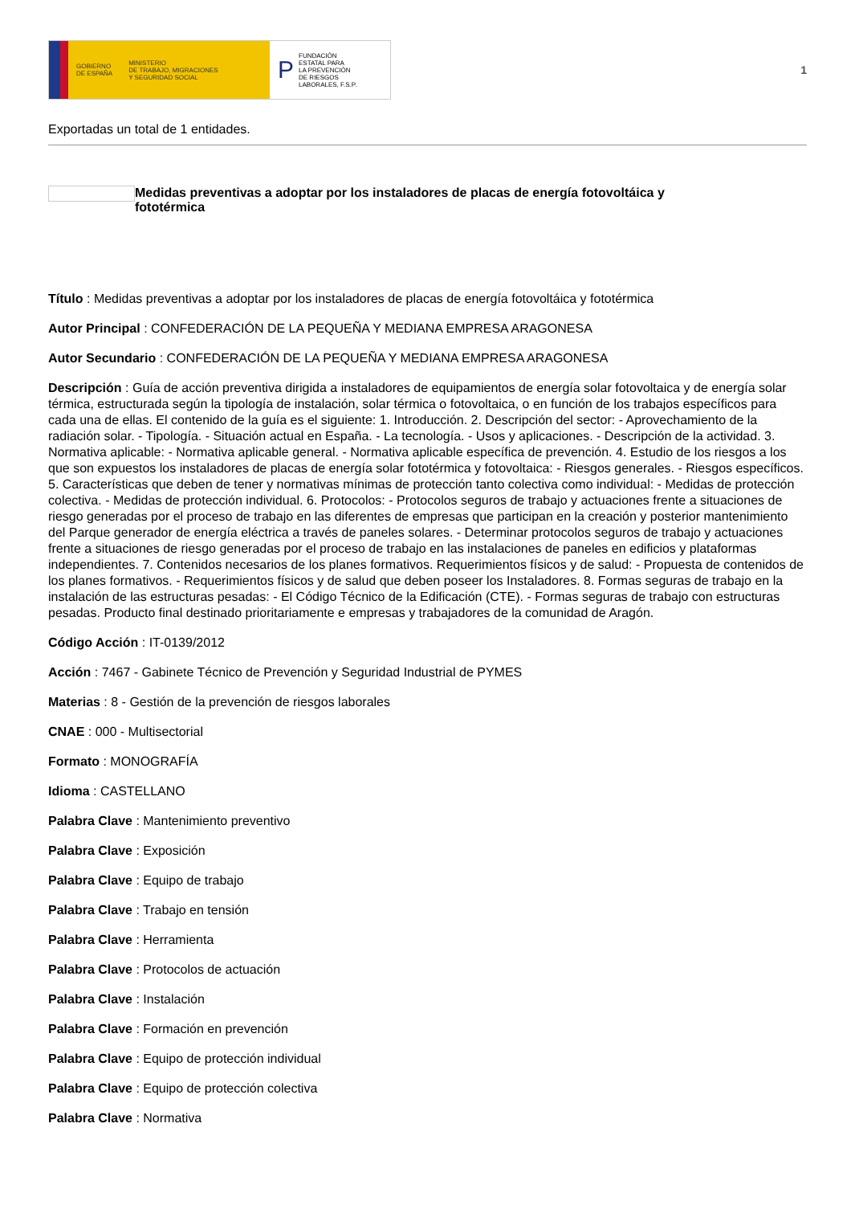GOBIERNO
DE ESPAÑA MINISTERIO
DE TRABAJO, MIGRACIONES
Y SEGURIDAD SOCIAL
P FUNDACIÓN
ESTATAL PARA
LA PREVENCIÓN
DE RIESGOS
LABORALES, F.S.P.
1
Exportadas un total de 1 entidades.
Medidas preventivas a adoptar por los instaladores de placas de energía fotovoltáica y
fototérmica
Título : Medidas preventivas a adoptar por los instaladores de placas de energía fotovoltáica y fototérmica
Autor Principal : CONFEDERACIÓN DE LA PEQUEÑA Y MEDIANA EMPRESA ARAGONESA
Autor Secundario : CONFEDERACIÓN DE LA PEQUEÑA Y MEDIANA EMPRESA ARAGONESA
Descripción : Guía de acción preventiva dirigida a instaladores de equipamientos de energía solar fotovoltaica y de energía solar térmica, estructurada según la tipología de instalación, solar térmica o fotovoltaica, o en función de los trabajos específicos para cada una de ellas. El contenido de la guía es el siguiente: 1. Introducción. 2. Descripción del sector: - Aprovechamiento de la radiación solar. - Tipología. - Situación actual en España. - La tecnología. - Usos y aplicaciones. - Descripción de la actividad. 3. Normativa aplicable: - Normativa aplicable general. - Normativa aplicable específica de prevención. 4. Estudio de los riesgos a los que son expuestos los instaladores de placas de energía solar fototérmica y fotovoltaica: - Riesgos generales. - Riesgos específicos. 5. Características que deben de tener y normativas mínimas de protección tanto colectiva como individual: - Medidas de protección colectiva. - Medidas de protección individual. 6. Protocolos: - Protocolos seguros de trabajo y actuaciones frente a situaciones de riesgo generadas por el proceso de trabajo en las diferentes de empresas que participan en la creación y posterior mantenimiento del Parque generador de energía eléctrica a través de paneles solares. - Determinar protocolos seguros de trabajo y actuaciones frente a situaciones de riesgo generadas por el proceso de trabajo en las instalaciones de paneles en edificios y plataformas independientes. 7. Contenidos necesarios de los planes formativos. Requerimientos físicos y de salud: - Propuesta de contenidos de los planes formativos. - Requerimientos físicos y de salud que deben poseer los Instaladores. 8. Formas seguras de trabajo en la instalación de las estructuras pesadas: - El Código Técnico de la Edificación (CTE). - Formas seguras de trabajo con estructuras pesadas. Producto final destinado prioritariamente e empresas y trabajadores de la comunidad de Aragón.
Código Acción : IT-0139/2012
Acción : 7467 - Gabinete Técnico de Prevención y Seguridad Industrial de PYMES
Materias : 8 - Gestión de la prevención de riesgos laborales
CNAE : 000 - Multisectorial
Formato : MONOGRAFÍA
Idioma : CASTELLANO
Palabra Clave : Mantenimiento preventivo
Palabra Clave : Exposición
Palabra Clave : Equipo de trabajo
Palabra Clave : Trabajo en tensión
Palabra Clave : Herramienta
Palabra Clave : Protocolos de actuación
Palabra Clave : Instalación
Palabra Clave : Formación en prevención
Palabra Clave : Equipo de protección individual
Palabra Clave : Equipo de protección colectiva
Palabra Clave : Normativa